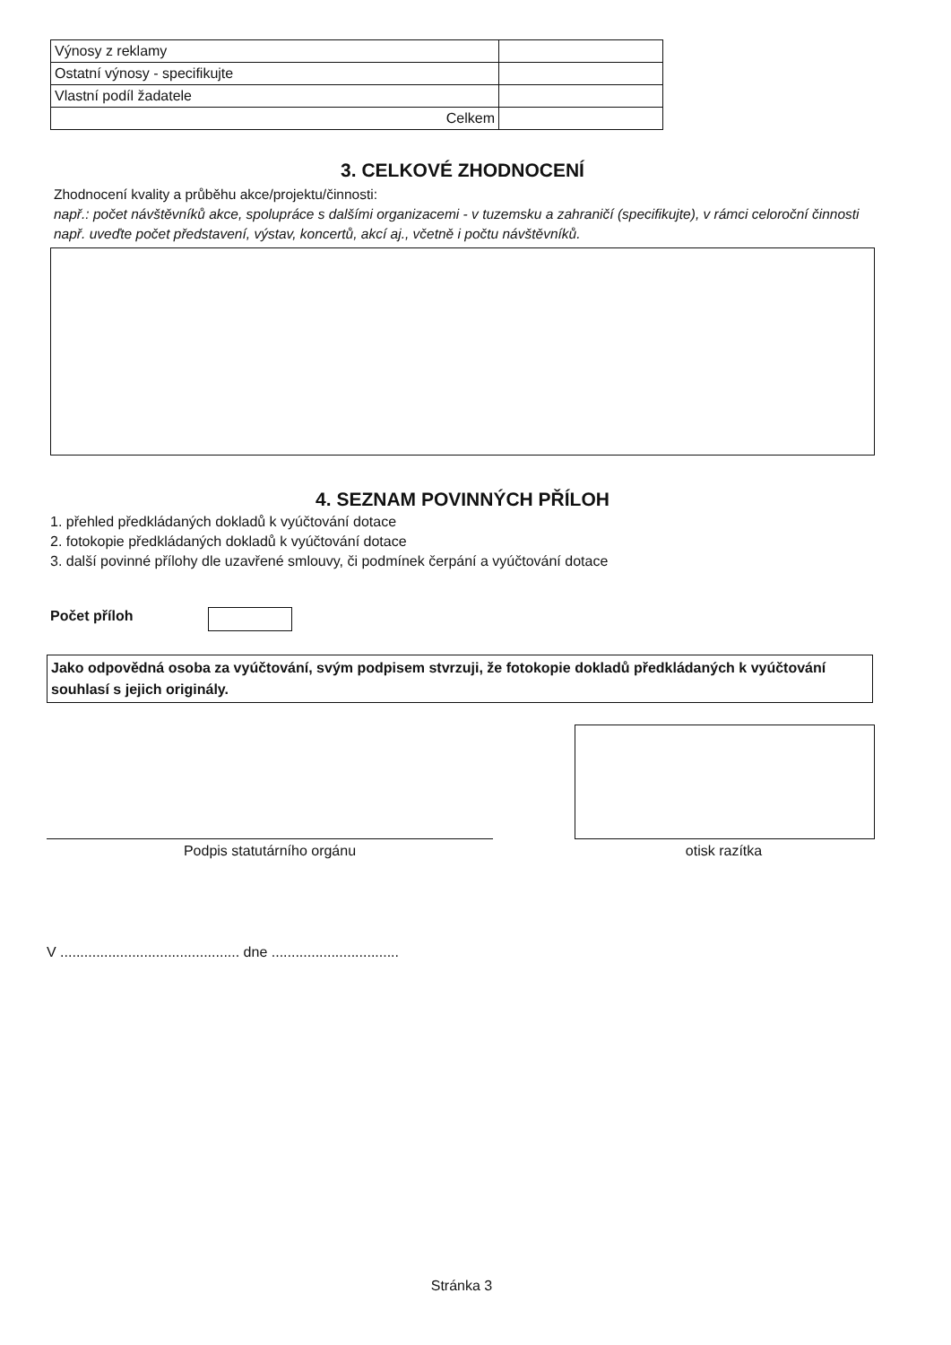| Výnosy z reklamy | |
| Ostatní výnosy - specifikujte | |
| Vlastní podíl žadatele | |
| Celkem | |
3. CELKOVÉ ZHODNOCENÍ
Zhodnocení kvality a průběhu akce/projektu/činnosti:
např.: počet návštěvníků akce, spolupráce s dalšími organizacemi - v tuzemsku a zahraničí (specifikujte), v rámci celoroční činnosti např. uveďte počet představení, výstav, koncertů, akcí aj., včetně i počtu návštěvníků.
4. SEZNAM POVINNÝCH PŘÍLOH
1. přehled předkládaných dokladů k vyúčtování dotace
2. fotokopie předkládaných dokladů k vyúčtování dotace
3. další povinné přílohy dle uzavřené smlouvy, či podmínek čerpání a vyúčtování dotace
Počet příloh
Jako odpovědná osoba za vyúčtování, svým podpisem stvrzuji, že fotokopie dokladů předkládaných k vyúčtování souhlasí s jejich originály.
Podpis statutárního orgánu otisk razítka
V ............................................. dne ................................
Stránka 3